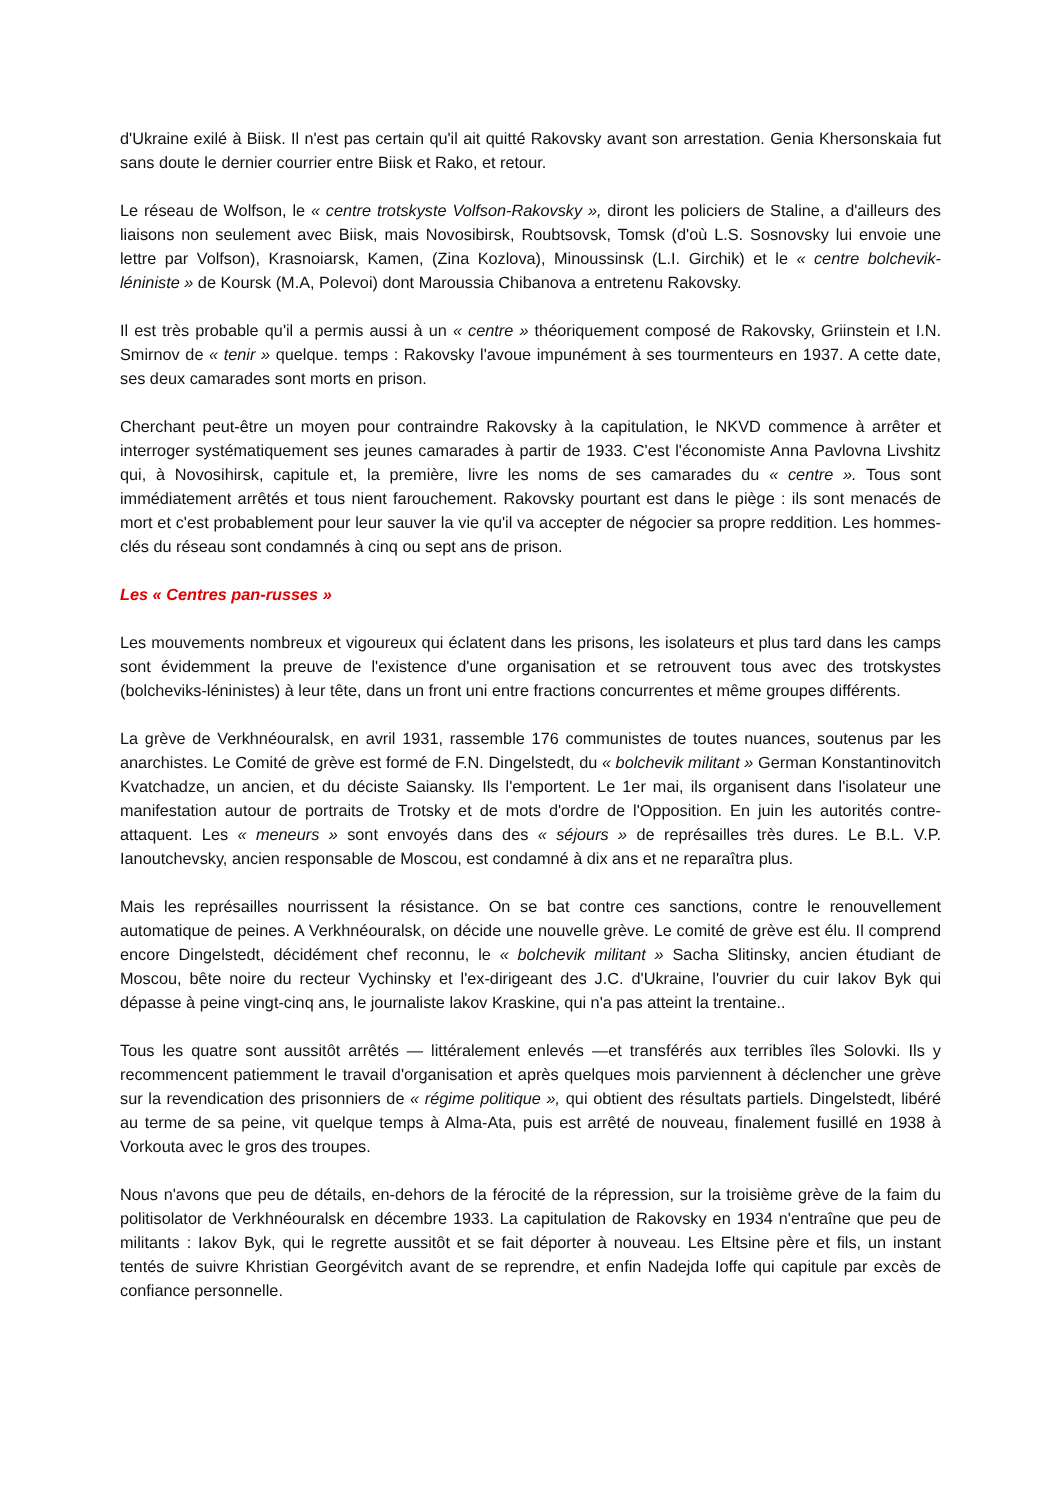d'Ukraine exilé à Biisk. Il n'est pas certain qu'il ait quitté Rakovsky avant son arrestation. Genia Khersonskaia fut sans doute le dernier courrier entre Biisk et Rako, et retour.
Le réseau de Wolfson, le « centre trotskyste Volfson-Rakovsky », diront les policiers de Staline, a d'ailleurs des liaisons non seulement avec Biisk, mais Novosibirsk, Roubtsovsk, Tomsk (d'où L.S. Sosnovsky lui envoie une lettre par Volfson), Krasnoiarsk, Kamen, (Zina Kozlova), Minoussinsk (L.I. Girchik) et le « centre bolchevik-léniniste » de Koursk (M.A, Polevoi) dont Maroussia Chibanova a entretenu Rakovsky.
Il est très probable qu'il a permis aussi à un « centre » théoriquement composé de Rakovsky, Griinstein et I.N. Smirnov de « tenir » quelque. temps : Rakovsky l'avoue impunément à ses tourmenteurs en 1937. A cette date, ses deux camarades sont morts en prison.
Cherchant peut-être un moyen pour contraindre Rakovsky à la capitulation, le NKVD commence à arrêter et interroger systématiquement ses jeunes camarades à partir de 1933. C'est l'économiste Anna Pavlovna Livshitz qui, à Novosihirsk, capitule et, la première, livre les noms de ses camarades du « centre ». Tous sont immédiatement arrêtés et tous nient farouchement. Rakovsky pourtant est dans le piège : ils sont menacés de mort et c'est probablement pour leur sauver la vie qu'il va accepter de négocier sa propre reddition. Les hommes-clés du réseau sont condamnés à cinq ou sept ans de prison.
Les « Centres pan-russes »
Les mouvements nombreux et vigoureux qui éclatent dans les prisons, les isolateurs et plus tard dans les camps sont évidemment la preuve de l'existence d'une organisation et se retrouvent tous avec des trotskystes (bolcheviks-léninistes) à leur tête, dans un front uni entre fractions concurrentes et même groupes différents.
La grève de Verkhnéouralsk, en avril 1931, rassemble 176 communistes de toutes nuances, soutenus par les anarchistes. Le Comité de grève est formé de F.N. Dingelstedt, du « bolchevik militant » German Konstantinovitch Kvatchadze, un ancien, et du déciste Saiansky. Ils l'emportent. Le 1er mai, ils organisent dans l'isolateur une manifestation autour de portraits de Trotsky et de mots d'ordre de l'Opposition. En juin les autorités contre-attaquent. Les « meneurs » sont envoyés dans des « séjours » de représailles très dures. Le B.L. V.P. Ianoutchevsky, ancien responsable de Moscou, est condamné à dix ans et ne reparaîtra plus.
Mais les représailles nourrissent la résistance. On se bat contre ces sanctions, contre le renouvellement automatique de peines. A Verkhnéouralsk, on décide une nouvelle grève. Le comité de grève est élu. Il comprend encore Dingelstedt, décidément chef reconnu, le « bolchevik militant » Sacha Slitinsky, ancien étudiant de Moscou, bête noire du recteur Vychinsky et l'ex-dirigeant des J.C. d'Ukraine, l'ouvrier du cuir Iakov Byk qui dépasse à peine vingt-cinq ans, le journaliste lakov Kraskine, qui n'a pas atteint la trentaine..
Tous les quatre sont aussitôt arrêtés — littéralement enlevés —et transférés aux terribles îles Solovki. Ils y recommencent patiemment le travail d'organisation et après quelques mois parviennent à déclencher une grève sur la revendication des prisonniers de « régime politique », qui obtient des résultats partiels. Dingelstedt, libéré au terme de sa peine, vit quelque temps à Alma-Ata, puis est arrêté de nouveau, finalement fusillé en 1938 à Vorkouta avec le gros des troupes.
Nous n'avons que peu de détails, en-dehors de la férocité de la répression, sur la troisième grève de la faim du politisolator de Verkhnéouralsk en décembre 1933. La capitulation de Rakovsky en 1934 n'entraîne que peu de militants : Iakov Byk, qui le regrette aussitôt et se fait déporter à nouveau. Les Eltsine père et fils, un instant tentés de suivre Khristian Georgévitch avant de se reprendre, et enfin Nadejda Ioffe qui capitule par excès de confiance personnelle.